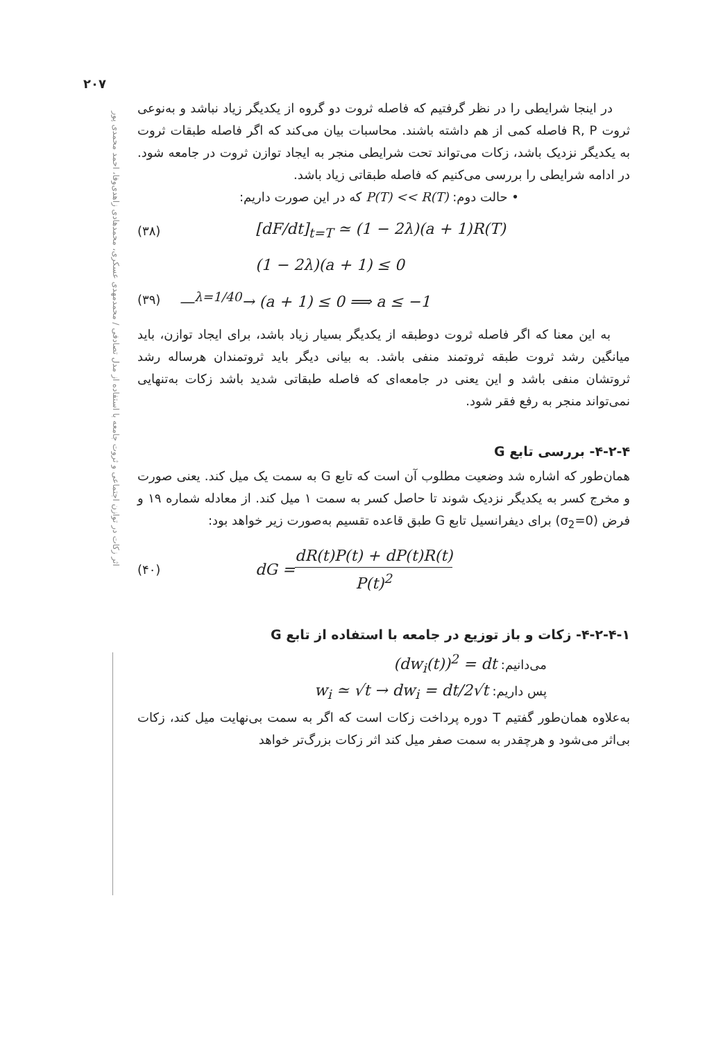۲۰۷
اثر زکات در توازن اجتماعی و ثروت جامعه با استفاده از مدل تصادفی / محمدمهدی عسکری، محمدهادی زاهدی‌وفا، احمد محمدی پور
در اینجا شرایطی را در نظر گرفتیم که فاصله ثروت دو گروه از یکدیگر زیاد نباشد و به‌نوعی ثروت R, P فاصله کمی از هم داشته باشند. محاسبات بیان می‌کند که اگر فاصله طبقات ثروت به یکدیگر نزدیک باشد، زکات می‌تواند تحت شرایطی منجر به ایجاد توازن ثروت در جامعه شود. در ادامه شرایطی را بررسی می‌کنیم که فاصله طبقاتی زیاد باشد.
• حالت دوم: P(T) << R(T) که در این صورت داریم:
(۳۸) [dF/dt]<sub>t=T</sub> ≃ (1 − 2λ)(a + 1)R(T)
(1 − 2λ)(a + 1) ≤ 0
(۳۹) —<sup>λ=1/40</sup>→ (a + 1) ≤ 0 ⟹ a ≤ −1
به این معنا که اگر فاصله ثروت دوطبقه از یکدیگر بسیار زیاد باشد، برای ایجاد توازن، باید میانگین رشد ثروت طبقه ثروتمند منفی باشد. به بیانی دیگر باید ثروتمندان هرساله رشد ثروتشان منفی باشد و این یعنی در جامعه‌ای که فاصله طبقاتی شدید باشد زکات به‌تنهایی نمی‌تواند منجر به رفع فقر شود.
۴-۲-۴- بررسی تابع G
همان‌طور که اشاره شد وضعیت مطلوب آن است که تابع G به سمت یک میل کند. یعنی صورت و مخرج کسر به یکدیگر نزدیک شوند تا حاصل کسر به سمت ۱ میل کند. از معادله شماره ۱۹ و فرض (σ<sub>2</sub>=0) برای دیفرانسیل تابع G طبق قاعده تقسیم به‌صورت زیر خواهد بود:
(۴۰) dG = dR(t)P(t) + dP(t)R(t) P(t)<sup>2</sup>
۴-۲-۴-۱- زکات و باز توزیع در جامعه با استفاده از تابع G
می‌دانیم: (dw<sub>i</sub>(t))<sup>2</sup> = dt
پس داریم: w<sub>i</sub> ≃ √t → dw<sub>i</sub> = dt/2√t
به‌علاوه همان‌طور گفتیم T دوره پرداخت زکات است که اگر به سمت بی‌نهایت میل کند، زکات بی‌اثر می‌شود و هرچقدر به سمت صفر میل کند اثر زکات بزرگ‌تر خواهد